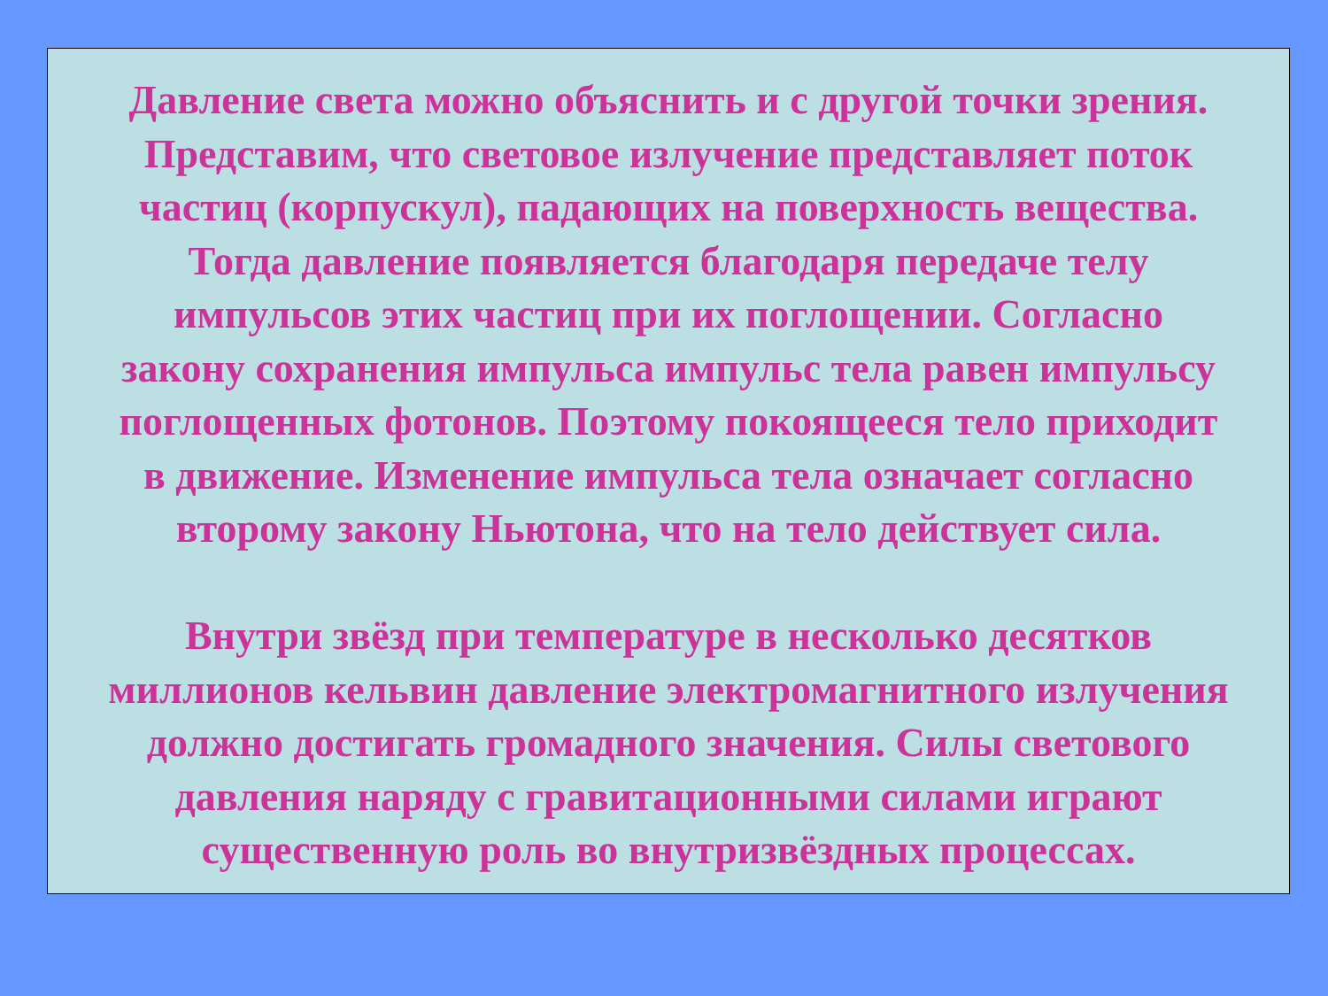Давление света можно объяснить и с другой точки зрения.
Представим, что световое излучение представляет поток
частиц (корпускул), падающих на поверхность вещества.
Тогда давление появляется благодаря передаче телу
импульсов этих частиц при их поглощении. Согласно
закону сохранения импульса импульс тела равен импульсу
поглощенных фотонов. Поэтому покоящееся тело приходит
в движение. Изменение импульса тела означает согласно
второму закону Ньютона, что на тело действует сила.
Внутри звёзд при температуре в несколько десятков
миллионов кельвин давление электромагнитного излучения
должно достигать громадного значения. Силы светового
давления наряду с гравитационными силами играют
существенную роль во внутризвёздных процессах.